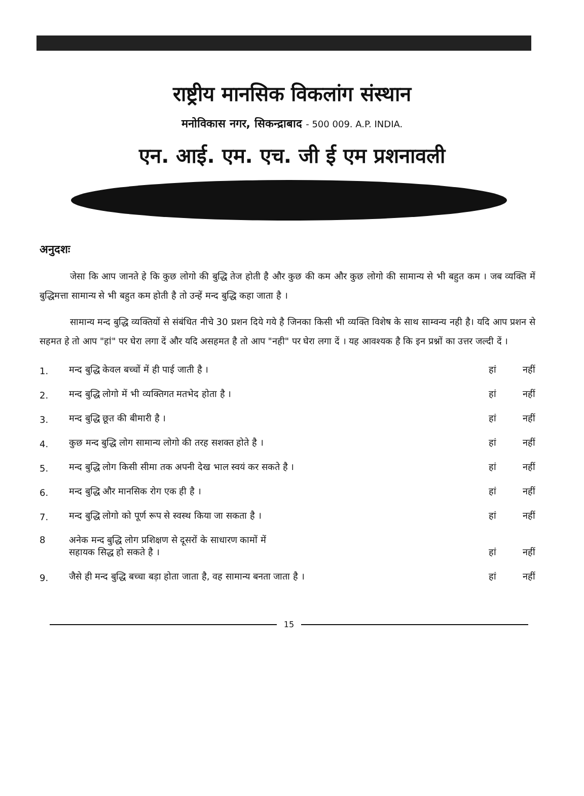राष्ट्रीय मानसिक विकलांग संस्थान
मनोविकास नगर, सिकन्द्राबाद - 500 009. A.P. INDIA.
एन. आई. एम. एच. जी ई एम प्रशनावली
अनुदशः
जेसा कि आप जानते हे कि कुछ लोगो की बुद्धि तेज होती है और कुछ की कम और कुछ लोगो की सामान्य से भी बहुत कम । जब व्यक्ति में बुद्धिमत्ता सामान्य से भी बहुत कम होती है तो उन्हें मन्द बुद्धि कहा जाता है ।
सामान्य मन्द बुद्धि व्यक्तियों से संबंधित नीचे 30 प्रशन दिये गये है जिनका किसी भी व्यक्ति विशेष के साथ साम्वन्य नही है। यदि आप प्रशन से सहमत हे तो आप "हां" पर घेरा लगा दें और यदि असहमत है तो आप "नही" पर घेरा लगा दें । यह आवश्यक है कि इन प्रश्नों का उत्तर जल्दी दें ।
| 1. | मन्द बुद्धि केवल बच्चों में ही पाई जाती है । | हां | नहीं |
| 2. | मन्द बुद्धि लोगो में भी व्यक्तिगत मतभेद होता है । | हां | नहीं |
| 3. | मन्द बुद्धि छूत की बीमारी है । | हां | नहीं |
| 4. | कुछ मन्द बुद्धि लोग सामान्य लोगो की तरह सशक्त होते है । | हां | नहीं |
| 5. | मन्द बुद्धि लोग किसी सीमा तक अपनी देख भाल स्वयं कर सकते है । | हां | नहीं |
| 6. | मन्द बुद्धि और मानसिक रोग एक ही है । | हां | नहीं |
| 7. | मन्द बुद्धि लोगो को पूर्ण रूप से स्वस्थ किया जा सकता है । | हां | नहीं |
| 8 | अनेक मन्द बुद्धि लोग प्रशिक्षण से दूसरों के साधारण कामों में सहायक सिद्ध हो सकते है । | हां | नहीं |
| 9. | जैसे ही मन्द बुद्धि बच्चा बड़ा होता जाता है, वह सामान्य बनता जाता है । | हां | नहीं |
15